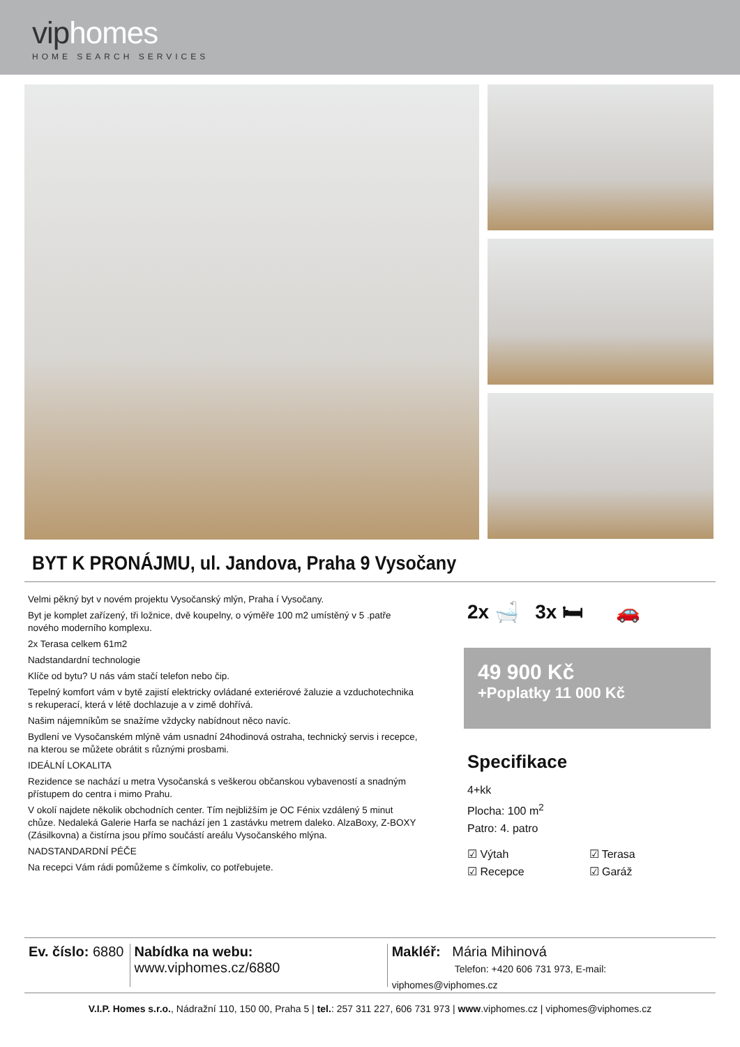viphomes
HOME SEARCH SERVICES
BYT K PRONÁJMU, ul. Jandova, Praha 9 Vysočany
Velmi pěkný byt v novém projektu Vysočanský mlýn, Praha í Vysočany.
Byt je komplet zařízený, tři ložnice, dvě koupelny, o výměře 100 m2 umístěný v 5 .patře nového moderního komplexu.
2x Terasa celkem 61m2
Nadstandardní technologie
Klíče od bytu? U nás vám stačí telefon nebo čip.
Tepelný komfort vám v bytě zajistí elektricky ovládané exteriérové žaluzie a vzduchotechnika s rekuperací, která v létě dochlazuje a v zimě dohřívá.
Našim nájemníkům se snažíme vždycky nabídnout něco navíc.
Bydlení ve Vysočanském mlýně vám usnadní 24hodinová ostraha, technický servis i recepce, na kterou se můžete obrátit s různými prosbami.
IDEÁLNÍ LOKALITA
Rezidence se nachází u metra Vysočanská s veškerou občanskou vybaveností a snadným přístupem do centra i mimo Prahu.
V okolí najdete několik obchodních center. Tím nejbližším je OC Fénix vzdálený 5 minut chůze. Nedaleká Galerie Harfa se nachází jen 1 zastávku metrem daleko. AlzaBoxy, Z-BOXY (Zásilkovna) a čistírna jsou přímo součástí areálu Vysočanského mlýna.
NADSTANDARDNÍ PÉČE
Na recepci Vám rádi pomůžeme s čímkoliv, co potřebujete.
2x 🛁 3x 🛏 🚗
49 900 Kč
+Poplatky 11 000 Kč
Specifikace
4+kk
Plocha: 100 m<sup>2</sup>
Patro: 4. patro
☑ Výtah ☑ Terasa ☑ Recepce ☑ Garáž
Ev. číslo: 6880
Nabídka na webu: www.viphomes.cz/6880
Makléř: Mária Mihinová
Telefon: +420 606 731 973, E-mail: viphomes@viphomes.cz
V.I.P. Homes s.r.o., Nádražní 110, 150 00, Praha 5 | tel.: 257 311 227, 606 731 973 | www.viphomes.cz | viphomes@viphomes.cz